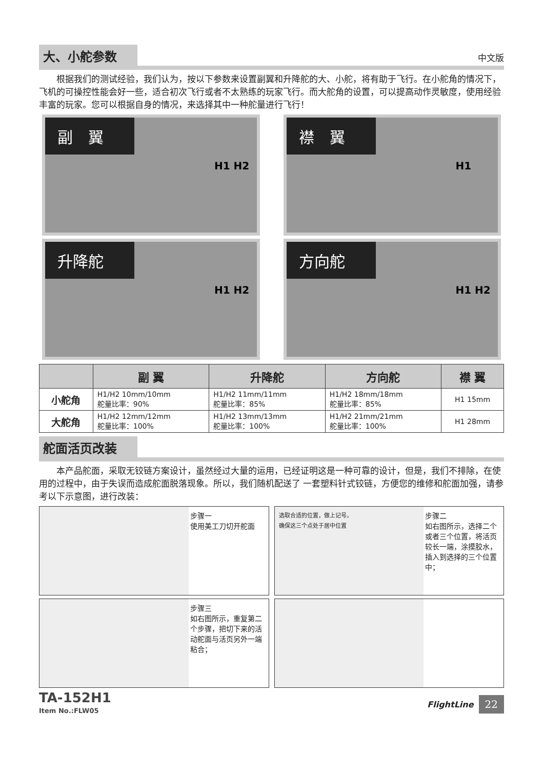大、小舵参数
中文版
  根据我们的测试经验，我们认为，按以下参数来设置副翼和升降舵的大、小舵，将有助于飞行。在小舵角的情况下，飞机的可操控性能会好一些，适合初次飞行或者不太熟练的玩家飞行。而大舵角的设置，可以提高动作灵敏度，使用经验丰富的玩家。您可以根据自身的情况，来选择其中一种舵量进行飞行！
副　翼
H1 H2
襟　翼
H1
升降舵
H1 H2
方向舵
H1 H2
| | 副 翼 | 升降舵 | 方向舵 | 襟 翼 |
| --- | --- | --- | --- | --- |
| 小舵角 | H1/H2 10mm/10mm 舵量比率：90% | H1/H2 11mm/11mm 舵量比率：85% | H1/H2 18mm/18mm 舵量比率：85% | H1 15mm |
| 大舵角 | H1/H2 12mm/12mm 舵量比率：100% | H1/H2 13mm/13mm 舵量比率：100% | H1/H2 21mm/21mm 舵量比率：100% | H1 28mm |
舵面活页改装
  本产品舵面，采取无铰链方案设计，虽然经过大量的运用，已经证明这是一种可靠的设计，但是，我们不排除，在使用的过程中，由于失误而造成舵面脱落现象。所以，我们随机配送了 一套塑料针式铰链，方便您的维修和舵面加强，请参考以下示意图，进行改装：
步骤一
使用美工刀切开舵面
选取合适的位置，做上记号。
确保这三个点处于居中位置
步骤二
如右图所示，选择二个或者三个位置，将活页较长一端，涂摸胶水，插入到选择的三个位置中；
步骤三
如右图所示，重复第二个步骤，把切下来的活动舵面与活页另外一端粘合；
TA-152H1
Item No.:FLW05
FlightLine 22